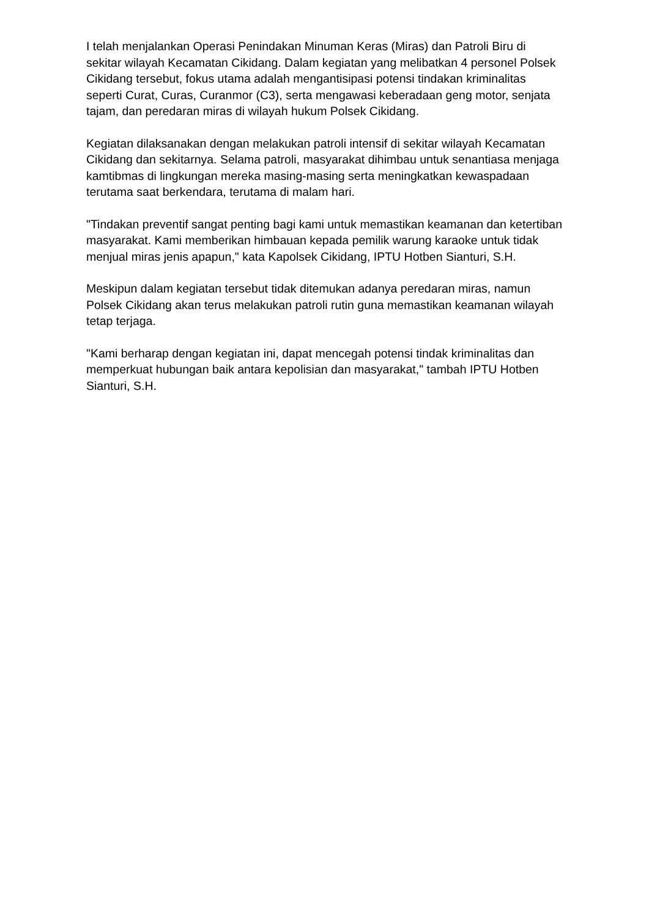I telah menjalankan Operasi Penindakan Minuman Keras (Miras) dan Patroli Biru di sekitar wilayah Kecamatan Cikidang. Dalam kegiatan yang melibatkan 4 personel Polsek Cikidang tersebut, fokus utama adalah mengantisipasi potensi tindakan kriminalitas seperti Curat, Curas, Curanmor (C3), serta mengawasi keberadaan geng motor, senjata tajam, dan peredaran miras di wilayah hukum Polsek Cikidang.
Kegiatan dilaksanakan dengan melakukan patroli intensif di sekitar wilayah Kecamatan Cikidang dan sekitarnya. Selama patroli, masyarakat dihimbau untuk senantiasa menjaga kamtibmas di lingkungan mereka masing-masing serta meningkatkan kewaspadaan terutama saat berkendara, terutama di malam hari.
"Tindakan preventif sangat penting bagi kami untuk memastikan keamanan dan ketertiban masyarakat. Kami memberikan himbauan kepada pemilik warung karaoke untuk tidak menjual miras jenis apapun," kata Kapolsek Cikidang, IPTU Hotben Sianturi, S.H.
Meskipun dalam kegiatan tersebut tidak ditemukan adanya peredaran miras, namun Polsek Cikidang akan terus melakukan patroli rutin guna memastikan keamanan wilayah tetap terjaga.
"Kami berharap dengan kegiatan ini, dapat mencegah potensi tindak kriminalitas dan memperkuat hubungan baik antara kepolisian dan masyarakat," tambah IPTU Hotben Sianturi, S.H.